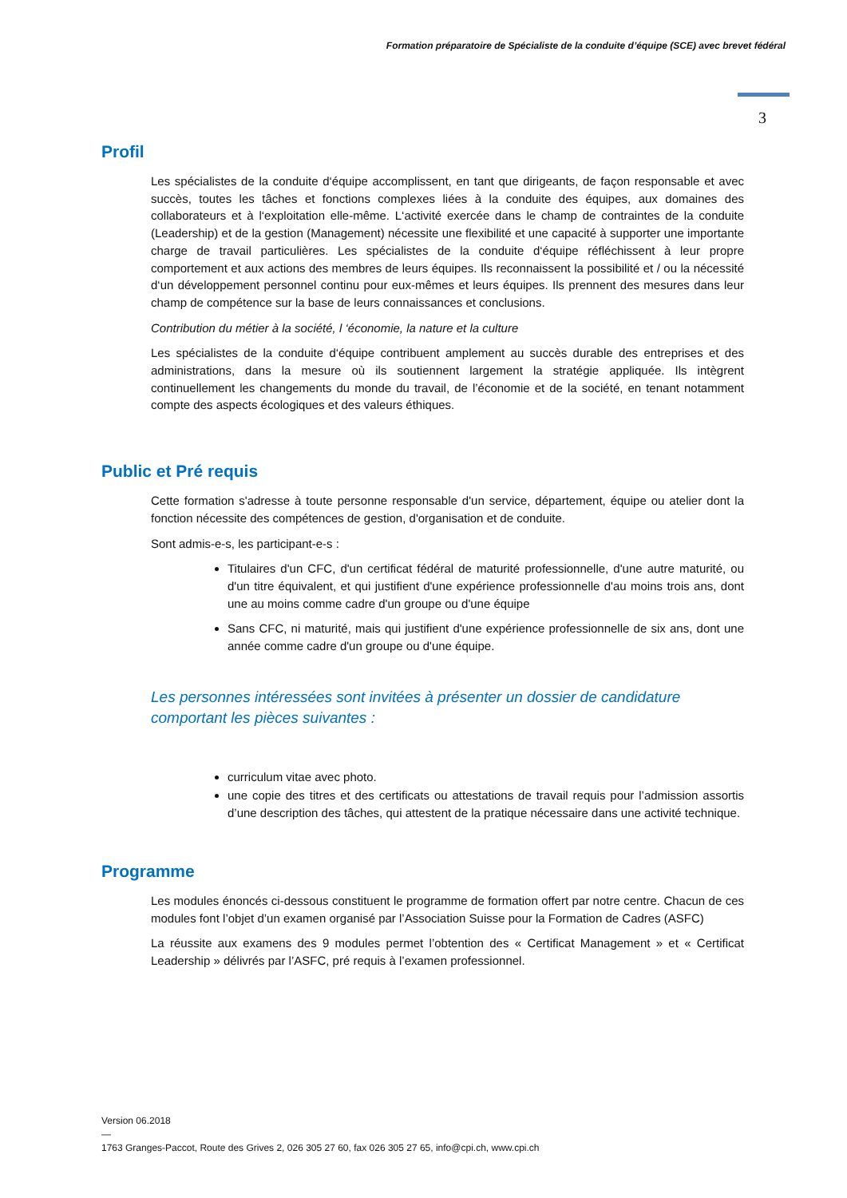Formation préparatoire de Spécialiste de la conduite d’équipe (SCE) avec brevet fédéral
3
Profil
Les spécialistes de la conduite d‘équipe accomplissent, en tant que dirigeants, de façon responsable et avec succès, toutes les tâches et fonctions complexes liées à la conduite des équipes, aux domaines des collaborateurs et à l‘exploitation elle-même. L‘activité exercée dans le champ de contraintes de la conduite (Leadership) et de la gestion (Management) nécessite une flexibilité et une capacité à supporter une importante charge de travail particulières. Les spécialistes de la conduite d‘équipe réfléchissent à leur propre comportement et aux actions des membres de leurs équipes. Ils reconnaissent la possibilité et / ou la nécessité d‘un développement personnel continu pour eux-mêmes et leurs équipes. Ils prennent des mesures dans leur champ de compétence sur la base de leurs connaissances et conclusions.
Contribution du métier à la société, l ‘économie, la nature et la culture
Les spécialistes de la conduite d‘équipe contribuent amplement au succès durable des entreprises et des administrations, dans la mesure où ils soutiennent largement la stratégie appliquée. Ils intègrent continuellement les changements du monde du travail, de l’économie et de la société, en tenant notamment compte des aspects écologiques et des valeurs éthiques.
Public et Pré requis
Cette formation s'adresse à toute personne responsable d'un service, département, équipe ou atelier dont la fonction nécessite des compétences de gestion, d'organisation et de conduite.
Sont admis-e-s, les participant-e-s :
Titulaires d'un CFC, d'un certificat fédéral de maturité professionnelle, d'une autre maturité, ou d'un titre équivalent, et qui justifient d'une expérience professionnelle d'au moins trois ans, dont une au moins comme cadre d'un groupe ou d'une équipe
Sans CFC, ni maturité, mais qui justifient d'une expérience professionnelle de six ans, dont une année comme cadre d'un groupe ou d'une équipe.
Les personnes intéressées sont invitées à présenter un dossier de candidature comportant les pièces suivantes :
curriculum vitae avec photo.
une copie des titres et des certificats ou attestations de travail requis pour l’admission assortis d’une description des tâches, qui attestent de la pratique nécessaire dans une activité technique.
Programme
Les modules énoncés ci-dessous constituent le programme de formation offert par notre centre. Chacun de ces modules font l’objet d’un examen organisé par l’Association Suisse pour la Formation de Cadres (ASFC)
La réussite aux examens des 9 modules permet l’obtention des « Certificat Management » et « Certificat Leadership » délivrés par l’ASFC, pré requis à l’examen professionnel.
Version 06.2018
—
1763 Granges-Paccot, Route des Grives 2, 026 305 27 60, fax 026 305 27 65, info@cpi.ch, www.cpi.ch